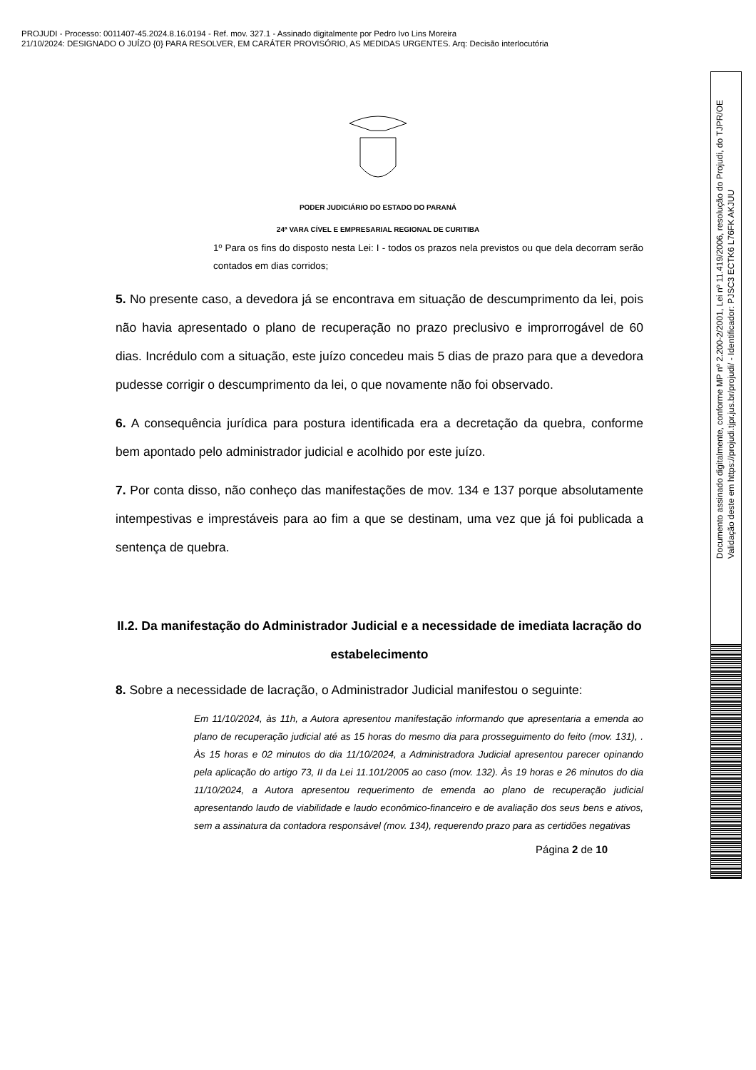PROJUDI - Processo: 0011407-45.2024.8.16.0194 - Ref. mov. 327.1 - Assinado digitalmente por Pedro Ivo Lins Moreira
21/10/2024: DESIGNADO O JUÍZO {0} PARA RESOLVER, EM CARÁTER PROVISÓRIO, AS MEDIDAS URGENTES. Arq: Decisão interlocutória
PODER JUDICIÁRIO DO ESTADO DO PARANÁ
24ª VARA CÍVEL E EMPRESARIAL REGIONAL DE CURITIBA
1º Para os fins do disposto nesta Lei: I - todos os prazos nela previstos ou que dela decorram serão contados em dias corridos;
5. No presente caso, a devedora já se encontrava em situação de descumprimento da lei, pois não havia apresentado o plano de recuperação no prazo preclusivo e improrrogável de 60 dias. Incrédulo com a situação, este juízo concedeu mais 5 dias de prazo para que a devedora pudesse corrigir o descumprimento da lei, o que novamente não foi observado.
6. A consequência jurídica para postura identificada era a decretação da quebra, conforme bem apontado pelo administrador judicial e acolhido por este juízo.
7. Por conta disso, não conheço das manifestações de mov. 134 e 137 porque absolutamente intempestivas e imprestáveis para ao fim a que se destinam, uma vez que já foi publicada a sentença de quebra.
II.2. Da manifestação do Administrador Judicial e a necessidade de imediata lacração do estabelecimento
8. Sobre a necessidade de lacração, o Administrador Judicial manifestou o seguinte:
Em 11/10/2024, às 11h, a Autora apresentou manifestação informando que apresentaria a emenda ao plano de recuperação judicial até as 15 horas do mesmo dia para prosseguimento do feito (mov. 131), . Às 15 horas e 02 minutos do dia 11/10/2024, a Administradora Judicial apresentou parecer opinando pela aplicação do artigo 73, II da Lei 11.101/2005 ao caso (mov. 132). Às 19 horas e 26 minutos do dia 11/10/2024, a Autora apresentou requerimento de emenda ao plano de recuperação judicial apresentando laudo de viabilidade e laudo econômico-financeiro e de avaliação dos seus bens e ativos, sem a assinatura da contadora responsável (mov. 134), requerendo prazo para as certidões negativas
Página 2 de 10
Documento assinado digitalmente, conforme MP nº 2.200-2/2001, Lei nº 11.419/2006, resolução do Projudi, do TJPR/OE
Validação deste em https://projudi.tjpr.jus.br/projudi/ - Identificador: PJSC3 ECTK6 L76FK AKJUU